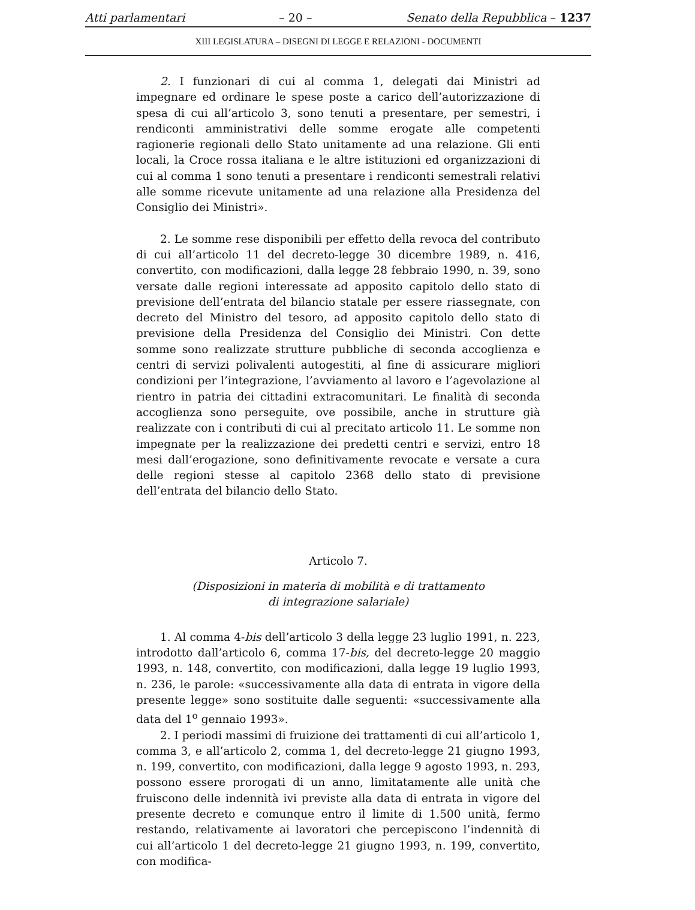Atti parlamentari – 20 – Senato della Repubblica – 1237
XIII LEGISLATURA – DISEGNI DI LEGGE E RELAZIONI - DOCUMENTI
2. I funzionari di cui al comma 1, delegati dai Ministri ad impegnare ed ordinare le spese poste a carico dell’autorizzazione di spesa di cui all’articolo 3, sono tenuti a presentare, per semestri, i rendiconti amministrativi delle somme erogate alle competenti ragionerie regionali dello Stato unitamente ad una relazione. Gli enti locali, la Croce rossa italiana e le altre istituzioni ed organizzazioni di cui al comma 1 sono tenuti a presentare i rendiconti semestrali relativi alle somme ricevute unitamente ad una relazione alla Presidenza del Consiglio dei Ministri».
2. Le somme rese disponibili per effetto della revoca del contributo di cui all’articolo 11 del decreto-legge 30 dicembre 1989, n. 416, convertito, con modificazioni, dalla legge 28 febbraio 1990, n. 39, sono versate dalle regioni interessate ad apposito capitolo dello stato di previsione dell’entrata del bilancio statale per essere riassegnate, con decreto del Ministro del tesoro, ad apposito capitolo dello stato di previsione della Presidenza del Consiglio dei Ministri. Con dette somme sono realizzate strutture pubbliche di seconda accoglienza e centri di servizi polivalenti autogestiti, al fine di assicurare migliori condizioni per l’integrazione, l’avviamento al lavoro e l’agevolazione al rientro in patria dei cittadini extracomunitari. Le finalità di seconda accoglienza sono perseguite, ove possibile, anche in strutture già realizzate con i contributi di cui al precitato articolo 11. Le somme non impegnate per la realizzazione dei predetti centri e servizi, entro 18 mesi dall’erogazione, sono definitivamente revocate e versate a cura delle regioni stesse al capitolo 2368 dello stato di previsione dell’entrata del bilancio dello Stato.
Articolo 7.
(Disposizioni in materia di mobilità e di trattamento
di integrazione salariale)
1. Al comma 4-bis dell’articolo 3 della legge 23 luglio 1991, n. 223, introdotto dall’articolo 6, comma 17-bis, del decreto-legge 20 maggio 1993, n. 148, convertito, con modificazioni, dalla legge 19 luglio 1993, n. 236, le parole: «successivamente alla data di entrata in vigore della presente legge» sono sostituite dalle seguenti: «successivamente alla data del 1<sup>o</sup> gennaio 1993».
2. I periodi massimi di fruizione dei trattamenti di cui all’articolo 1, comma 3, e all’articolo 2, comma 1, del decreto-legge 21 giugno 1993, n. 199, convertito, con modificazioni, dalla legge 9 agosto 1993, n. 293, possono essere prorogati di un anno, limitatamente alle unità che fruiscono delle indennità ivi previste alla data di entrata in vigore del presente decreto e comunque entro il limite di 1.500 unità, fermo restando, relativamente ai lavoratori che percepiscono l’indennità di cui all’articolo 1 del decreto-legge 21 giugno 1993, n. 199, convertito, con modifica-